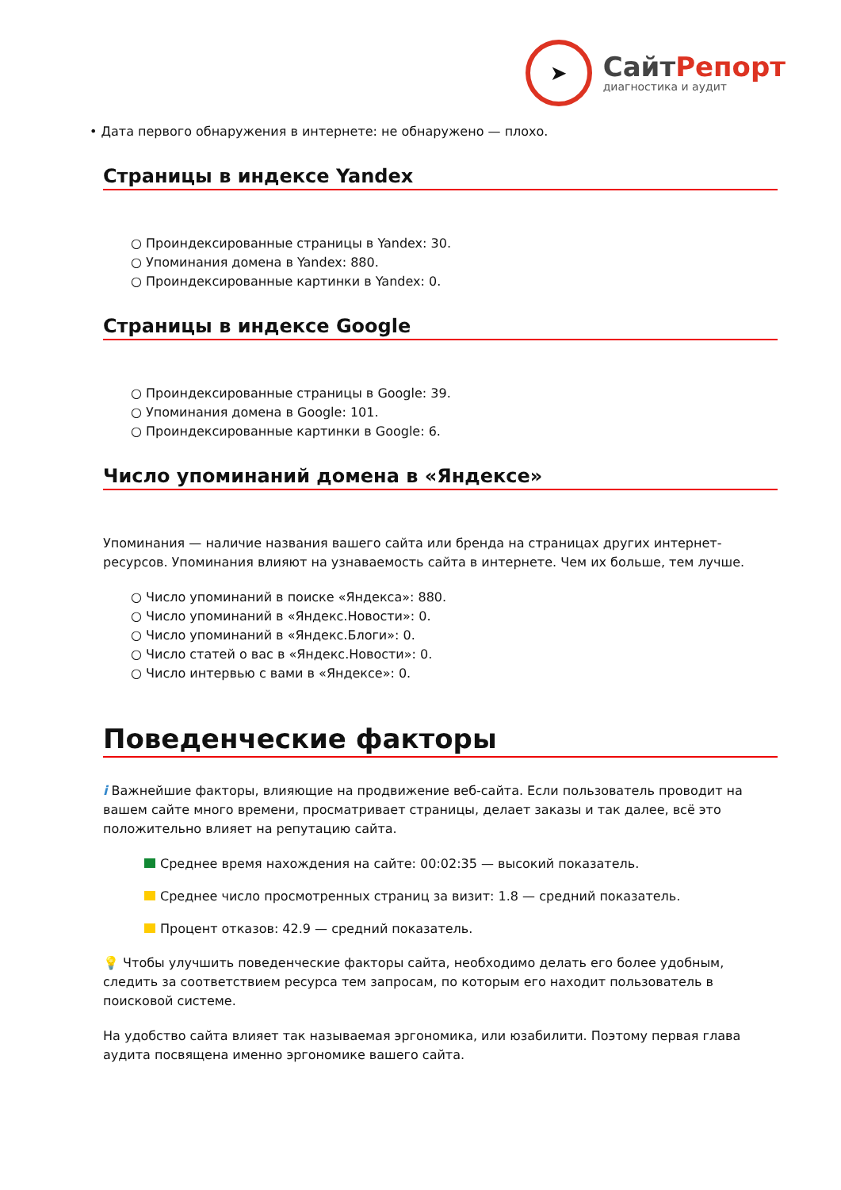➤
СайтРепорт
диагностика и аудит
• Дата первого обнаружения в интернете: не обнаружено — плохо.
Страницы в индексе Yandex
○ Проиндексированные страницы в Yandex: 30.
○ Упоминания домена в Yandex: 880.
○ Проиндексированные картинки в Yandex: 0.
Страницы в индексе Google
○ Проиндексированные страницы в Google: 39.
○ Упоминания домена в Google: 101.
○ Проиндексированные картинки в Google: 6.
Число упоминаний домена в «Яндексе»
Упоминания — наличие названия вашего сайта или бренда на страницах других интернет-ресурсов. Упоминания влияют на узнаваемость сайта в интернете. Чем их больше, тем лучше.
○ Число упоминаний в поиске «Яндекса»: 880.
○ Число упоминаний в «Яндекс.Новости»: 0.
○ Число упоминаний в «Яндекс.Блоги»: 0.
○ Число статей о вас в «Яндекс.Новости»: 0.
○ Число интервью с вами в «Яндексе»: 0.
Поведенческие факторы
i Важнейшие факторы, влияющие на продвижение веб-сайта. Если пользователь проводит на вашем сайте много времени, просматривает страницы, делает заказы и так далее, всё это положительно влияет на репутацию сайта.
Среднее время нахождения на сайте: 00:02:35 — высокий показатель.
Среднее число просмотренных страниц за визит: 1.8 — средний показатель.
Процент отказов: 42.9 — средний показатель.
💡 Чтобы улучшить поведенческие факторы сайта, необходимо делать его более удобным, следить за соответствием ресурса тем запросам, по которым его находит пользователь в поисковой системе.
На удобство сайта влияет так называемая эргономика, или юзабилити. Поэтому первая глава аудита посвящена именно эргономике вашего сайта.